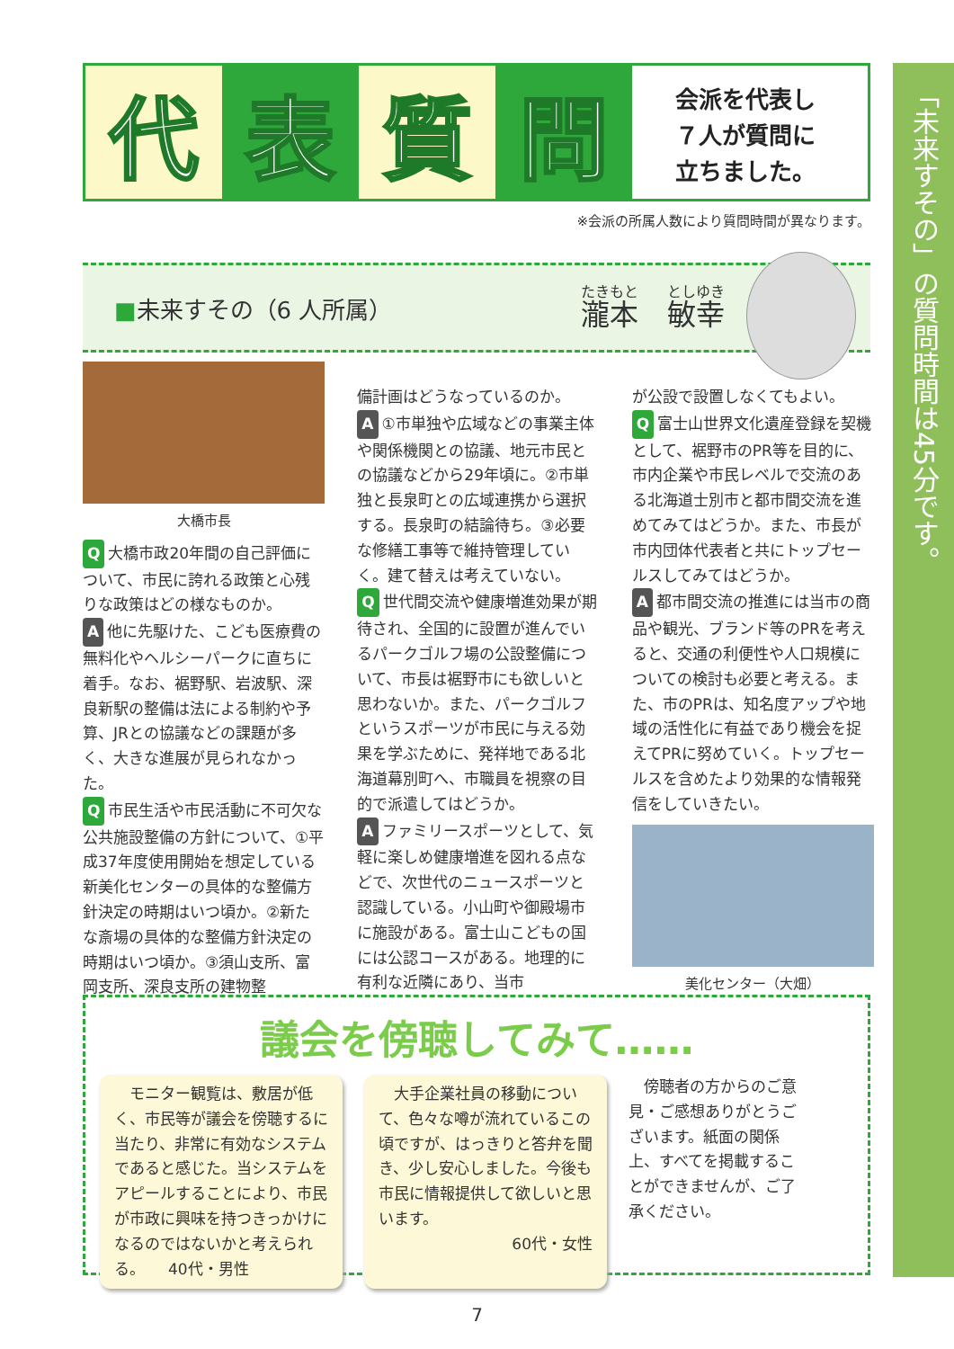「未来すその」の質問時間は45分です。
代 表 質 問
会派を代表し
７人が質問に
立ちました。
※会派の所属人数により質問時間が異なります。
■未来すその（6 人所属） 瀧本　敏幸
大橋市長
Q大橋市政20年間の自己評価について、市民に誇れる政策と心残りな政策はどの様なものか。
A他に先駆けた、こども医療費の無料化やヘルシーパークに直ちに着手。なお、裾野駅、岩波駅、深良新駅の整備は法による制約や予算、JRとの協議などの課題が多く、大きな進展が見られなかった。
Q市民生活や市民活動に不可欠な公共施設整備の方針について、①平成37年度使用開始を想定している新美化センターの具体的な整備方針決定の時期はいつ頃か。②新たな斎場の具体的な整備方針決定の時期はいつ頃か。③須山支所、富岡支所、深良支所の建物整
備計画はどうなっているのか。
A ①市単独や広域などの事業主体や関係機関との協議、地元市民との協議などから29年頃に。②市単独と長泉町との広域連携から選択する。長泉町の結論待ち。③必要な修繕工事等で維持管理していく。建て替えは考えていない。
Q世代間交流や健康増進効果が期待され、全国的に設置が進んでいるパークゴルフ場の公設整備について、市長は裾野市にも欲しいと思わないか。また、パークゴルフというスポーツが市民に与える効果を学ぶために、発祥地である北海道幕別町へ、市職員を視察の目的で派遣してはどうか。
Aファミリースポーツとして、気軽に楽しめ健康増進を図れる点などで、次世代のニュースポーツと認識している。小山町や御殿場市に施設がある。富士山こどもの国には公認コースがある。地理的に有利な近隣にあり、当市
が公設で設置しなくてもよい。
Q富士山世界文化遺産登録を契機として、裾野市のPR等を目的に、市内企業や市民レベルで交流のある北海道士別市と都市間交流を進めてみてはどうか。また、市長が市内団体代表者と共にトップセールスしてみてはどうか。
A都市間交流の推進には当市の商品や観光、ブランド等のPRを考えると、交通の利便性や人口規模についての検討も必要と考える。また、市のPRは、知名度アップや地域の活性化に有益であり機会を捉えてPRに努めていく。トップセールスを含めたより効果的な情報発信をしていきたい。
美化センター（大畑）
議会を傍聴してみて……
　モニター観覧は、敷居が低く、市民等が議会を傍聴するに当たり、非常に有効なシステムであると感じた。当システムをアピールすることにより、市民が市政に興味を持つきっかけになるのではないかと考えられる。　　40代・男性
　大手企業社員の移動について、色々な噂が流れているこの頃ですが、はっきりと答弁を聞き、少し安心しました。今後も市民に情報提供して欲しいと思います。
60代・女性
　傍聴者の方からのご意見・ご感想ありがとうございます。紙面の関係上、すべてを掲載することができませんが、ご了承ください。
7